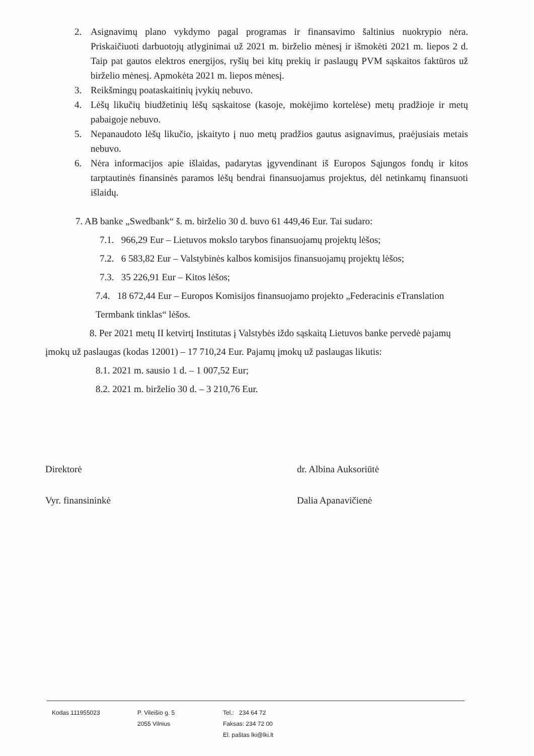2. Asignavimų plano vykdymo pagal programas ir finansavimo šaltinius nuokrypio nėra. Priskaičiuoti darbuotojų atlyginimai už 2021 m. birželio mėnesį ir išmokėti 2021 m. liepos 2 d. Taip pat gautos elektros energijos, ryšių bei kitų prekių ir paslaugų PVM sąskaitos faktūros už birželio mėnesį. Apmokėta 2021 m. liepos mėnesį.
3. Reikšmingų poataskaitinių įvykių nebuvo.
4. Lėšų likučių biudžetinių lėšų sąskaitose (kasoje, mokėjimo kortelėse) metų pradžioje ir metų pabaigoje nebuvo.
5. Nepanaudoto lėšų likučio, įskaityto į nuo metų pradžios gautus asignavimus, praėjusiais metais nebuvo.
6. Nėra informacijos apie išlaidas, padarytas įgyvendinant iš Europos Sąjungos fondų ir kitos tarptautinės finansinės paramos lėšų bendrai finansuojamus projektus, dėl netinkamų finansuoti išlaidų.
7. AB banke „Swedbank“ š. m. birželio 30 d. buvo 61 449,46 Eur. Tai sudaro:
7.1. 966,29 Eur – Lietuvos mokslo tarybos finansuojamų projektų lėšos;
7.2. 6 583,82 Eur – Valstybinės kalbos komisijos finansuojamų projektų lėšos;
7.3. 35 226,91 Eur – Kitos lėšos;
7.4. 18 672,44 Eur – Europos Komisijos finansuojamo projekto „Federacinis eTranslation Termbank tinklas“ lėšos.
8. Per 2021 metų II ketvirtį Institutas į Valstybės iždo sąskaitą Lietuvos banke pervedė pajamų įmokų už paslaugas (kodas 12001) – 17 710,24 Eur. Pajamų įmokų už paslaugas likutis:
8.1. 2021 m. sausio 1 d. – 1 007,52 Eur;
8.2. 2021 m. birželio 30 d. – 3 210,76 Eur.
Direktorė dr. Albina Auksoriūtė
Vyr. finansininkė Dalia Apanavičienė
Kodas 111955023 P. Vileišio g. 5
2055 Vilnius
Tel.: 234 64 72
Faksas: 234 72 00
El. paštas lki@lki.lt